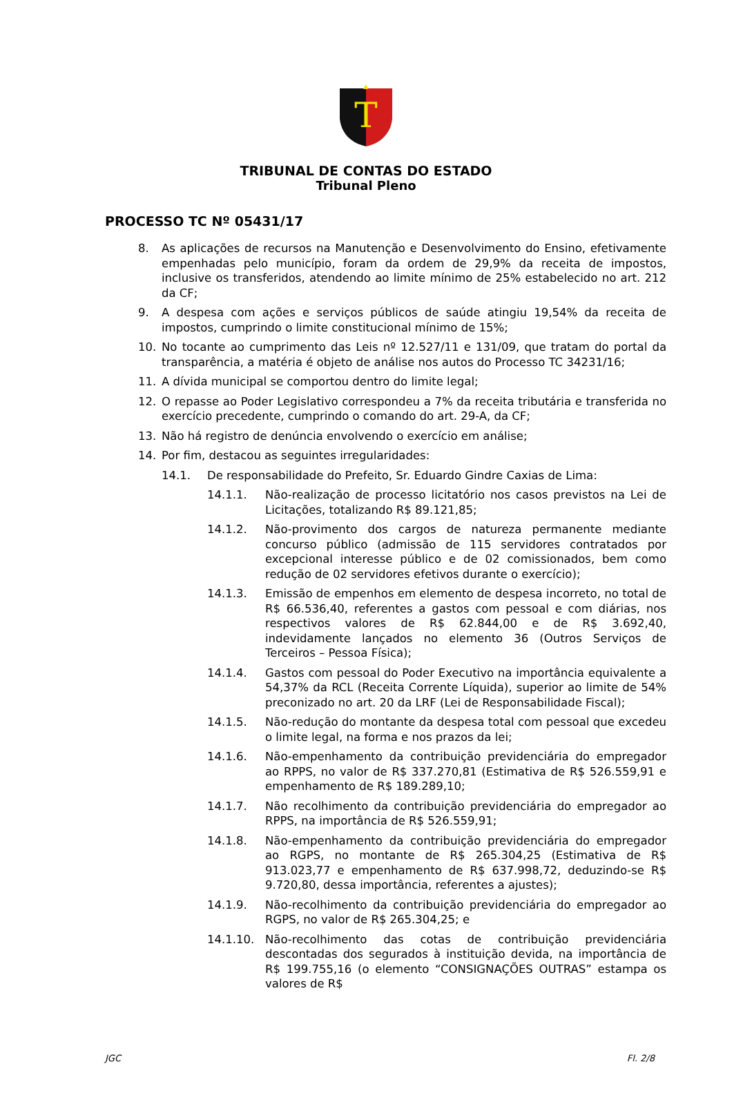T
TRIBUNAL DE CONTAS DO ESTADO
Tribunal Pleno
PROCESSO TC Nº 05431/17
8. As aplicações de recursos na Manutenção e Desenvolvimento do Ensino, efetivamente empenhadas pelo município, foram da ordem de 29,9% da receita de impostos, inclusive os transferidos, atendendo ao limite mínimo de 25% estabelecido no art. 212 da CF;
9. A despesa com ações e serviços públicos de saúde atingiu 19,54% da receita de impostos, cumprindo o limite constitucional mínimo de 15%;
10. No tocante ao cumprimento das Leis nº 12.527/11 e 131/09, que tratam do portal da transparência, a matéria é objeto de análise nos autos do Processo TC 34231/16;
11. A dívida municipal se comportou dentro do limite legal;
12. O repasse ao Poder Legislativo correspondeu a 7% da receita tributária e transferida no exercício precedente, cumprindo o comando do art. 29-A, da CF;
13. Não há registro de denúncia envolvendo o exercício em análise;
14. Por fim, destacou as seguintes irregularidades:
14.1. De responsabilidade do Prefeito, Sr. Eduardo Gindre Caxias de Lima:
14.1.1. Não-realização de processo licitatório nos casos previstos na Lei de Licitações, totalizando R$ 89.121,85;
14.1.2. Não-provimento dos cargos de natureza permanente mediante concurso público (admissão de 115 servidores contratados por excepcional interesse público e de 02 comissionados, bem como redução de 02 servidores efetivos durante o exercício);
14.1.3. Emissão de empenhos em elemento de despesa incorreto, no total de R$ 66.536,40, referentes a gastos com pessoal e com diárias, nos respectivos valores de R$ 62.844,00 e de R$ 3.692,40, indevidamente lançados no elemento 36 (Outros Serviços de Terceiros – Pessoa Física);
14.1.4. Gastos com pessoal do Poder Executivo na importância equivalente a 54,37% da RCL (Receita Corrente Líquida), superior ao limite de 54% preconizado no art. 20 da LRF (Lei de Responsabilidade Fiscal);
14.1.5. Não-redução do montante da despesa total com pessoal que excedeu o limite legal, na forma e nos prazos da lei;
14.1.6. Não-empenhamento da contribuição previdenciária do empregador ao RPPS, no valor de R$ 337.270,81 (Estimativa de R$ 526.559,91 e empenhamento de R$ 189.289,10;
14.1.7. Não recolhimento da contribuição previdenciária do empregador ao RPPS, na importância de R$ 526.559,91;
14.1.8. Não-empenhamento da contribuição previdenciária do empregador ao RGPS, no montante de R$ 265.304,25 (Estimativa de R$ 913.023,77 e empenhamento de R$ 637.998,72, deduzindo-se R$ 9.720,80, dessa importância, referentes a ajustes);
14.1.9. Não-recolhimento da contribuição previdenciária do empregador ao RGPS, no valor de R$ 265.304,25; e
14.1.10. Não-recolhimento das cotas de contribuição previdenciária descontadas dos segurados à instituição devida, na importância de R$ 199.755,16 (o elemento “CONSIGNAÇÕES OUTRAS” estampa os valores de R$
JGC Fl. 2/8